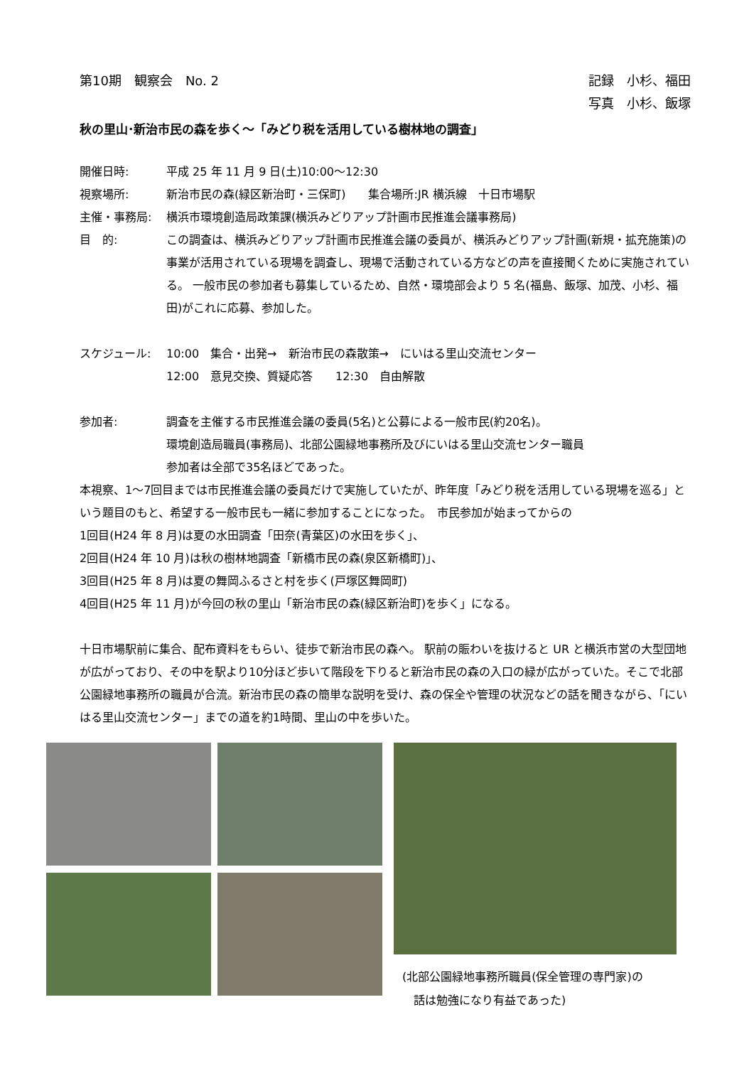第10期　観察会　No. 2 記録　小杉、福田
写真　小杉、飯塚
秋の里山･新治市民の森を歩く～「みどり税を活用している樹林地の調査」
開催日時: 平成 25 年 11 月 9 日(土)10:00～12:30
視察場所: 新治市民の森(緑区新治町・三保町)　　集合場所:JR 横浜線　十日市場駅
主催・事務局: 横浜市環境創造局政策課(横浜みどりアップ計画市民推進会議事務局)
目　的: この調査は、横浜みどりアップ計画市民推進会議の委員が、横浜みどりアップ計画(新規・拡充施策)の事業が活用されている現場を調査し、現場で活動されている方などの声を直接聞くために実施されている。 一般市民の参加者も募集しているため、自然・環境部会より 5 名(福島、飯塚、加茂、小杉、福田)がこれに応募、参加した。
スケジュール: 10:00　集合・出発→　新治市民の森散策→　にいはる里山交流センター
12:00　意見交換、質疑応答　　12:30　自由解散
参加者: 調査を主催する市民推進会議の委員(5名)と公募による一般市民(約20名)。
環境創造局職員(事務局)、北部公園緑地事務所及びにいはる里山交流センター職員
参加者は全部で35名ほどであった。
本視察、1～7回目までは市民推進会議の委員だけで実施していたが、昨年度「みどり税を活用している現場を巡る」という題目のもと、希望する一般市民も一緒に参加することになった。　市民参加が始まってからの
1回目(H24 年 8 月)は夏の水田調査「田奈(青葉区)の水田を歩く」、
2回目(H24 年 10 月)は秋の樹林地調査「新橋市民の森(泉区新橋町)」、
3回目(H25 年 8 月)は夏の舞岡ふるさと村を歩く(戸塚区舞岡町)
4回目(H25 年 11 月)が今回の秋の里山「新治市民の森(緑区新治町)を歩く」になる。
十日市場駅前に集合、配布資料をもらい、徒歩で新治市民の森へ。 駅前の賑わいを抜けると UR と横浜市営の大型団地が広がっており、その中を駅より10分ほど歩いて階段を下りると新治市民の森の入口の緑が広がっていた。そこで北部公園緑地事務所の職員が合流。新治市民の森の簡単な説明を受け、森の保全や管理の状況などの話を聞きながら、「にいはる里山交流センター」までの道を約1時間、里山の中を歩いた。
(北部公園緑地事務所職員(保全管理の専門家)の
　話は勉強になり有益であった)